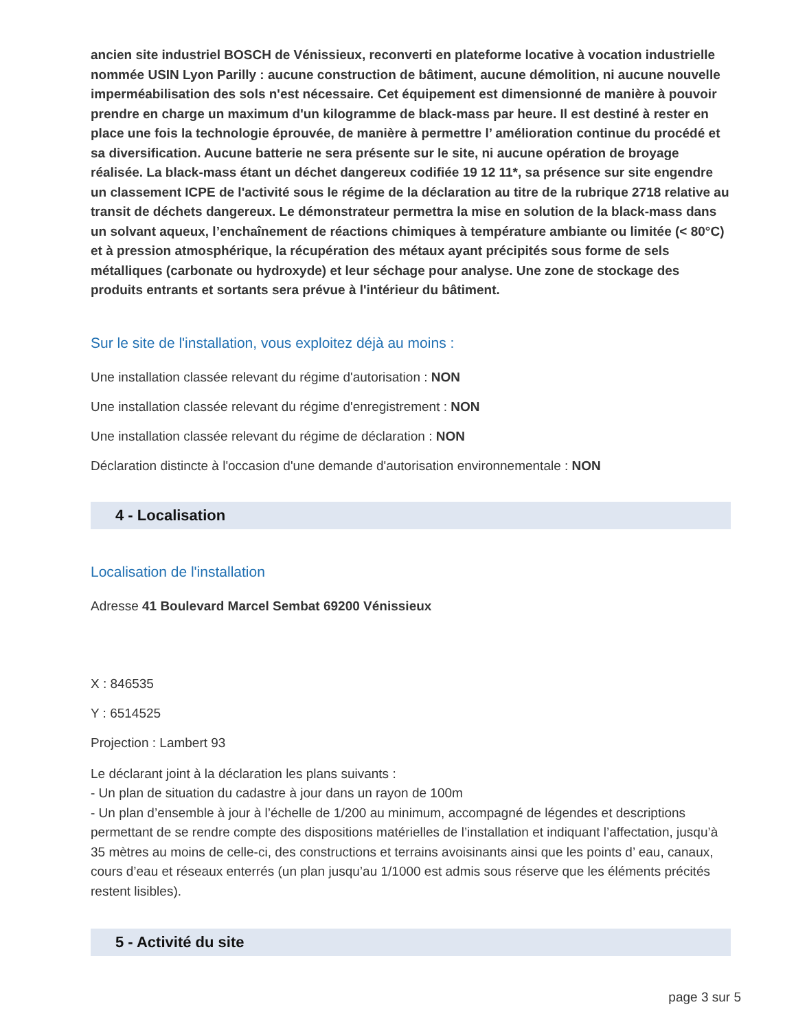ancien site industriel BOSCH de Vénissieux, reconverti en plateforme locative à vocation industrielle nommée USIN Lyon Parilly : aucune construction de bâtiment, aucune démolition, ni aucune nouvelle imperméabilisation des sols n'est nécessaire. Cet équipement est dimensionné de manière à pouvoir prendre en charge un maximum d'un kilogramme de black-mass par heure. Il est destiné à rester en place une fois la technologie éprouvée, de manière à permettre l’ amélioration continue du procédé et sa diversification. Aucune batterie ne sera présente sur le site, ni aucune opération de broyage réalisée. La black-mass étant un déchet dangereux codifiée 19 12 11*, sa présence sur site engendre un classement ICPE de l'activité sous le régime de la déclaration au titre de la rubrique 2718 relative au transit de déchets dangereux. Le démonstrateur permettra la mise en solution de la black-mass dans un solvant aqueux, l’enchaînement de réactions chimiques à température ambiante ou limitée (< 80°C) et à pression atmosphérique, la récupération des métaux ayant précipités sous forme de sels métalliques (carbonate ou hydroxyde) et leur séchage pour analyse. Une zone de stockage des produits entrants et sortants sera prévue à l'intérieur du bâtiment.
Sur le site de l'installation, vous exploitez déjà au moins :
Une installation classée relevant du régime d'autorisation : NON
Une installation classée relevant du régime d'enregistrement : NON
Une installation classée relevant du régime de déclaration : NON
Déclaration distincte à l'occasion d'une demande d'autorisation environnementale : NON
4 - Localisation
Localisation de l'installation
Adresse 41 Boulevard Marcel Sembat 69200 Vénissieux
X : 846535
Y : 6514525
Projection : Lambert 93
Le déclarant joint à la déclaration les plans suivants :
- Un plan de situation du cadastre à jour dans un rayon de 100m
- Un plan d’ensemble à jour à l’échelle de 1/200 au minimum, accompagné de légendes et descriptions permettant de se rendre compte des dispositions matérielles de l’installation et indiquant l’affectation, jusqu’à 35 mètres au moins de celle-ci, des constructions et terrains avoisinants ainsi que les points d’ eau, canaux, cours d’eau et réseaux enterrés (un plan jusqu’au 1/1000 est admis sous réserve que les éléments précités restent lisibles).
5 - Activité du site
page 3 sur 5